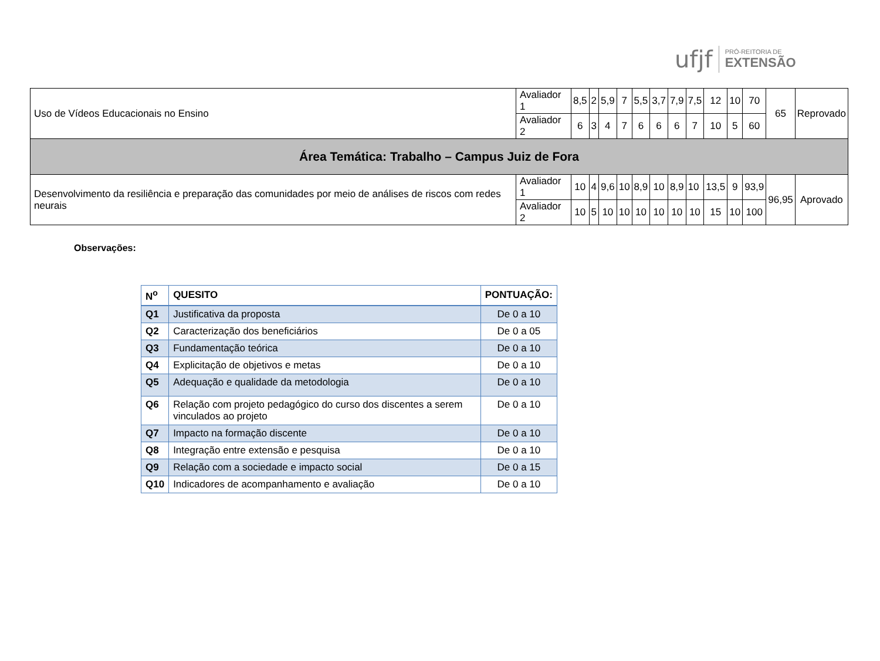ufjf PRÓ-REITORIA DE
EXTENSÃO
| Uso de Vídeos Educacionais no Ensino | Avaliador 1 | 8,5 | 2 | 5,9 | 7 | 5,5 | 3,7 | 7,9 | 7,5 | 12 | 10 | 70 | 65 | Reprovado |
| | Avaliador 2 | 6 | 3 | 4 | 7 | 6 | 6 | 6 | 7 | 10 | 5 | 60 | | |
| Área Temática: Trabalho – Campus Juiz de Fora | | | | | | | | | | | | | | |
| Desenvolvimento da resiliência e preparação das comunidades por meio de análises de riscos com redes neurais | Avaliador 1 | 10 | 4 | 9,6 | 10 | 8,9 | 10 | 8,9 | 10 | 13,5 | 9 | 93,9 | 96,95 | Aprovado |
| | Avaliador 2 | 10 | 5 | 10 | 10 | 10 | 10 | 10 | 10 | 15 | 10 | 100 | | |
Observações:
| N<sup>o</sup> | QUESITO | PONTUAÇÃO: |
| --- | --- | --- |
| Q1 | Justificativa da proposta | De 0 a 10 |
| Q2 | Caracterização dos beneficiários | De 0 a 05 |
| Q3 | Fundamentação teórica | De 0 a 10 |
| Q4 | Explicitação de objetivos e metas | De 0 a 10 |
| Q5 | Adequação e qualidade da metodologia | De 0 a 10 |
| Q6 | Relação com projeto pedagógico do curso dos discentes a serem vinculados ao projeto | De 0 a 10 |
| Q7 | Impacto na formação discente | De 0 a 10 |
| Q8 | Integração entre extensão e pesquisa | De 0 a 10 |
| Q9 | Relação com a sociedade e impacto social | De 0 a 15 |
| Q10 | Indicadores de acompanhamento e avaliação | De 0 a 10 |